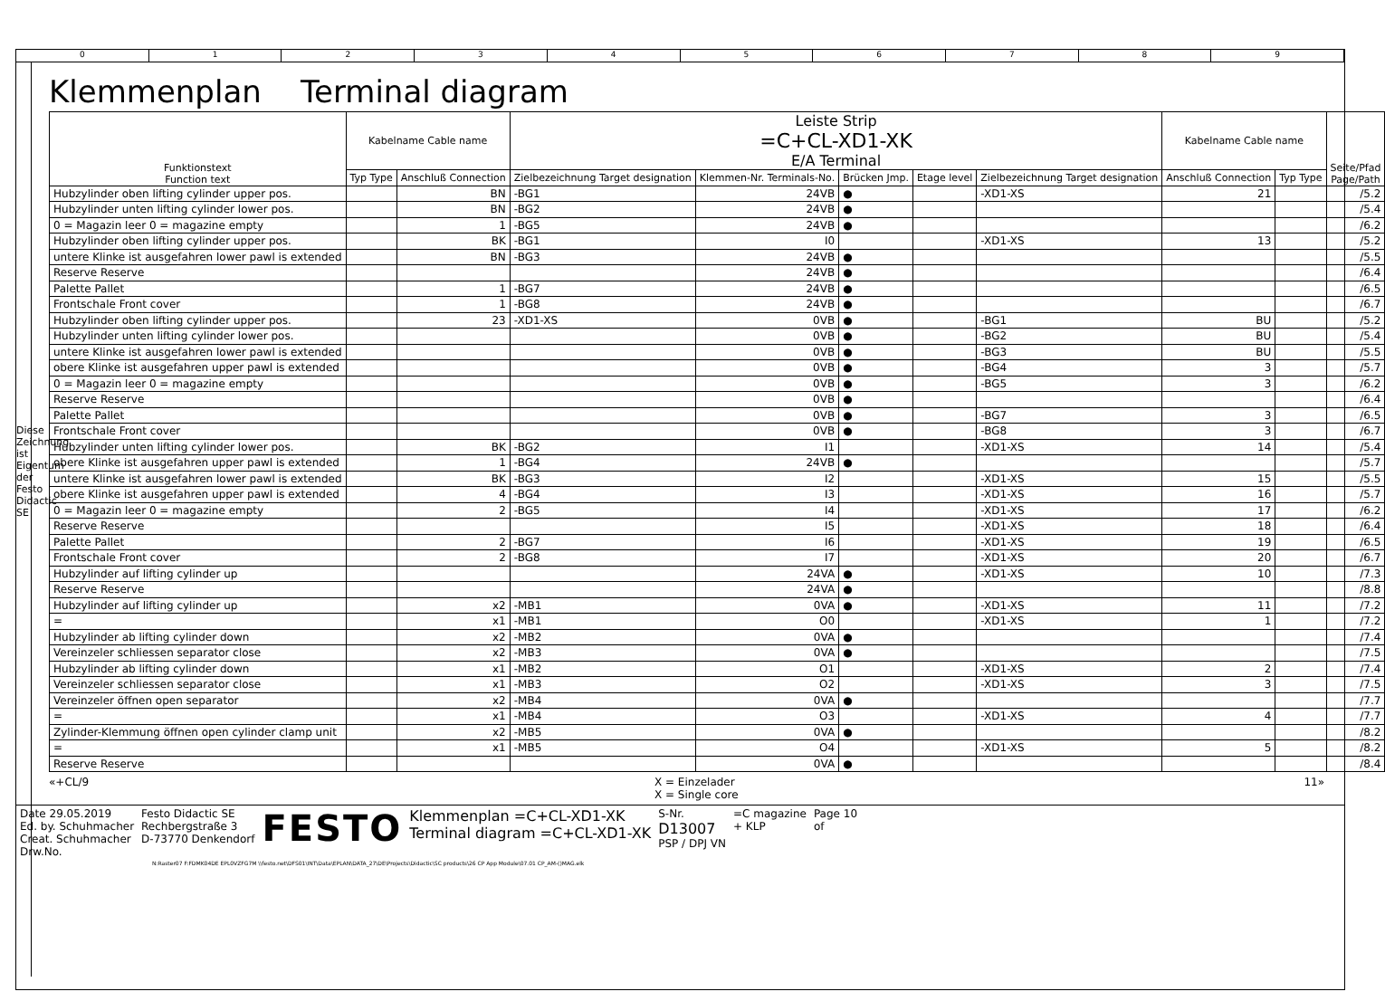0 1 2 3 4 5 6 7 8 9
Diese Zeichnung ist Eigentum der Festo Didactic SE
Klemmenplan Terminal diagram
| Funktionstext Function text | Kabelname Cable name | | Leiste Strip =C+CL-XD1-XK E/A Terminal | | | | | Kabelname Cable name | | Seite/Pfad Page/Path |
| --- | --- | --- | --- | --- | --- | --- | --- | --- | --- | --- |
| | Typ Type | Anschluß Connection | Zielbezeichnung Target designation | Klemmen-Nr. Terminals-No. | Brücken Jmp. | Etage level | Zielbezeichnung Target designation | Anschluß Connection | Typ Type | |
| Hubzylinder oben lifting cylinder upper pos. | | BN | -BG1 | 24VB | ● | | -XD1-XS | 21 | | /5.2 |
| Hubzylinder unten lifting cylinder lower pos. | | BN | -BG2 | 24VB | ● | | | | | /5.4 |
| 0 = Magazin leer 0 = magazine empty | | 1 | -BG5 | 24VB | ● | | | | | /6.2 |
| Hubzylinder oben lifting cylinder upper pos. | | BK | -BG1 | I0 | | | -XD1-XS | 13 | | /5.2 |
| untere Klinke ist ausgefahren lower pawl is extended | | BN | -BG3 | 24VB | ● | | | | | /5.5 |
| Reserve Reserve | | | | 24VB | ● | | | | | /6.4 |
| Palette Pallet | | 1 | -BG7 | 24VB | ● | | | | | /6.5 |
| Frontschale Front cover | | 1 | -BG8 | 24VB | ● | | | | | /6.7 |
| Hubzylinder oben lifting cylinder upper pos. | | 23 | -XD1-XS | 0VB | ● | | -BG1 | BU | | /5.2 |
| Hubzylinder unten lifting cylinder lower pos. | | | | 0VB | ● | | -BG2 | BU | | /5.4 |
| untere Klinke ist ausgefahren lower pawl is extended | | | | 0VB | ● | | -BG3 | BU | | /5.5 |
| obere Klinke ist ausgefahren upper pawl is extended | | | | 0VB | ● | | -BG4 | 3 | | /5.7 |
| 0 = Magazin leer 0 = magazine empty | | | | 0VB | ● | | -BG5 | 3 | | /6.2 |
| Reserve Reserve | | | | 0VB | ● | | | | | /6.4 |
| Palette Pallet | | | | 0VB | ● | | -BG7 | 3 | | /6.5 |
| Frontschale Front cover | | | | 0VB | ● | | -BG8 | 3 | | /6.7 |
| Hubzylinder unten lifting cylinder lower pos. | | BK | -BG2 | I1 | | | -XD1-XS | 14 | | /5.4 |
| obere Klinke ist ausgefahren upper pawl is extended | | 1 | -BG4 | 24VB | ● | | | | | /5.7 |
| untere Klinke ist ausgefahren lower pawl is extended | | BK | -BG3 | I2 | | | -XD1-XS | 15 | | /5.5 |
| obere Klinke ist ausgefahren upper pawl is extended | | 4 | -BG4 | I3 | | | -XD1-XS | 16 | | /5.7 |
| 0 = Magazin leer 0 = magazine empty | | 2 | -BG5 | I4 | | | -XD1-XS | 17 | | /6.2 |
| Reserve Reserve | | | | I5 | | | -XD1-XS | 18 | | /6.4 |
| Palette Pallet | | 2 | -BG7 | I6 | | | -XD1-XS | 19 | | /6.5 |
| Frontschale Front cover | | 2 | -BG8 | I7 | | | -XD1-XS | 20 | | /6.7 |
| Hubzylinder auf lifting cylinder up | | | | 24VA | ● | | -XD1-XS | 10 | | /7.3 |
| Reserve Reserve | | | | 24VA | ● | | | | | /8.8 |
| Hubzylinder auf lifting cylinder up | | x2 | -MB1 | 0VA | ● | | -XD1-XS | 11 | | /7.2 |
| = | | x1 | -MB1 | O0 | | | -XD1-XS | 1 | | /7.2 |
| Hubzylinder ab lifting cylinder down | | x2 | -MB2 | 0VA | ● | | | | | /7.4 |
| Vereinzeler schliessen separator close | | x2 | -MB3 | 0VA | ● | | | | | /7.5 |
| Hubzylinder ab lifting cylinder down | | x1 | -MB2 | O1 | | | -XD1-XS | 2 | | /7.4 |
| Vereinzeler schliessen separator close | | x1 | -MB3 | O2 | | | -XD1-XS | 3 | | /7.5 |
| Vereinzeler öffnen open separator | | x2 | -MB4 | 0VA | ● | | | | | /7.7 |
| = | | x1 | -MB4 | O3 | | | -XD1-XS | 4 | | /7.7 |
| Zylinder-Klemmung öffnen open cylinder clamp unit | | x2 | -MB5 | 0VA | ● | | | | | /8.2 |
| = | | x1 | -MB5 | O4 | | | -XD1-XS | 5 | | /8.2 |
| Reserve Reserve | | | | 0VA | ● | | | | | /8.4 |
«+CL/9 X = Einzelader
X = Single core 11»
Date 29.05.2019
Ed. by. Schuhmacher
Creat. Schuhmacher
Drw.No.
Festo Didactic SE
Rechbergstraße 3
D-73770 Denkendorf
FESTO
Klemmenplan =C+CL-XD1-XK
Terminal diagram =C+CL-XD1-XK
S-Nr.
D13007
PSP / DPJ VN
=C magazine
+ KLP
Page 10
of
N:Raster07 F:FDMK04DE EPL0VZFG7M \\festo.net\DFS01\INT\Data\EPLAN\DATA_27\DE\Projects\Didactic\SC products\26 CP App Module\07.01 CP_AM-()MAG.elk